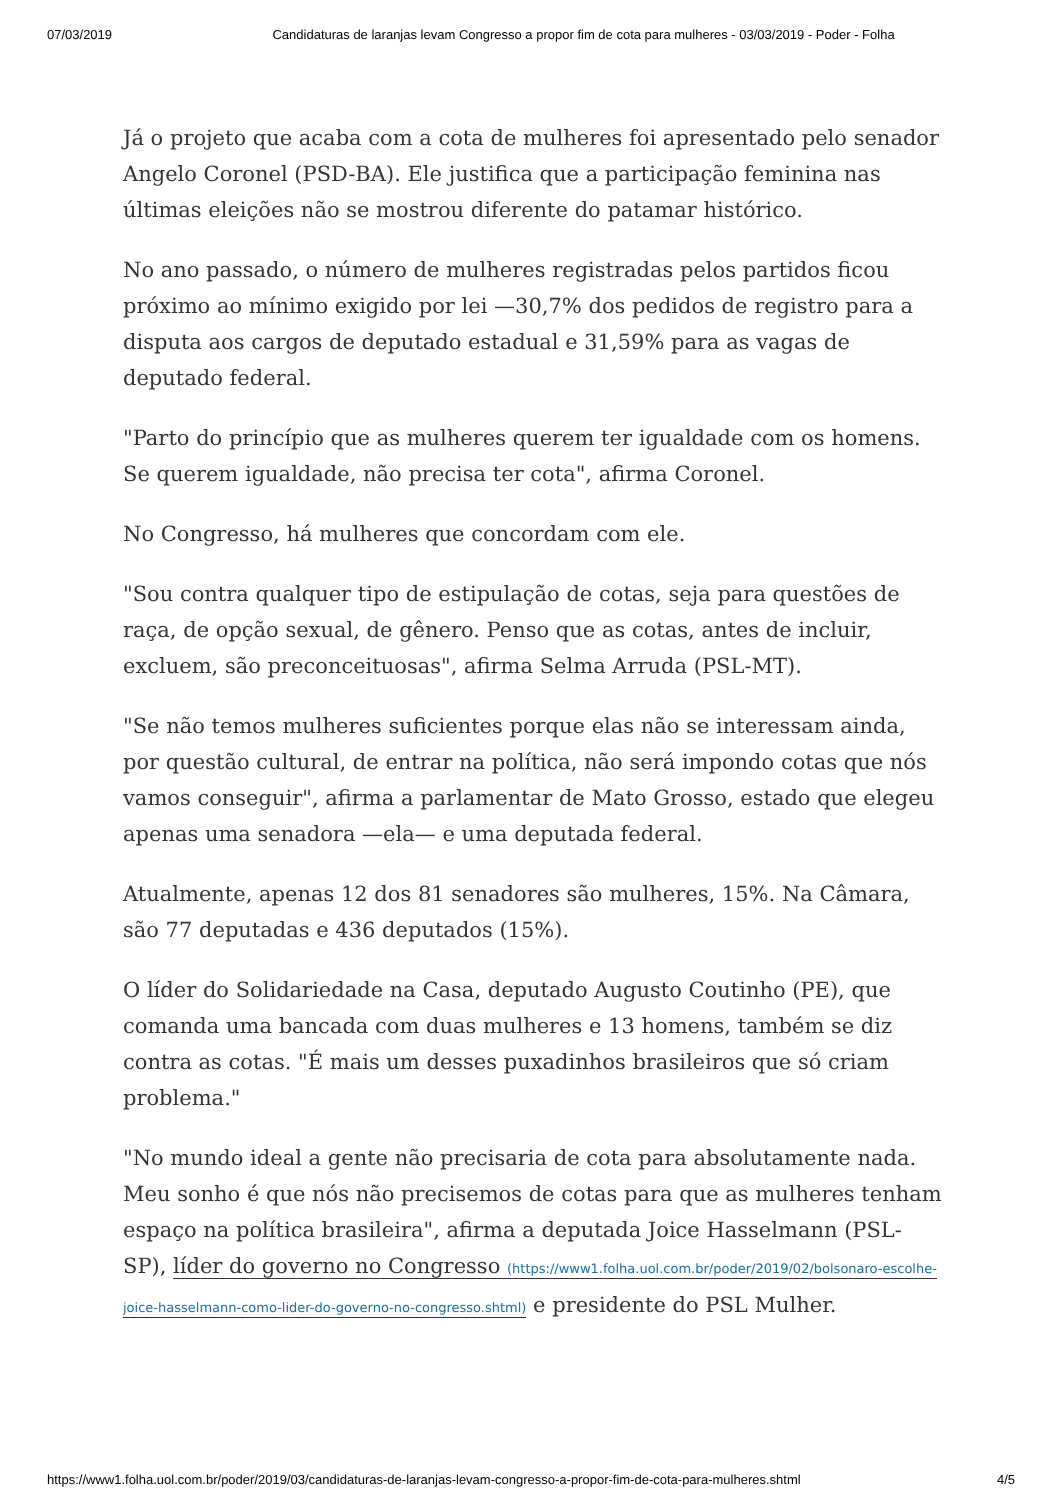07/03/2019 Candidaturas de laranjas levam Congresso a propor fim de cota para mulheres - 03/03/2019 - Poder - Folha
Já o projeto que acaba com a cota de mulheres foi apresentado pelo senador Angelo Coronel (PSD-BA). Ele justifica que a participação feminina nas últimas eleições não se mostrou diferente do patamar histórico.
No ano passado, o número de mulheres registradas pelos partidos ficou próximo ao mínimo exigido por lei —30,7% dos pedidos de registro para a disputa aos cargos de deputado estadual e 31,59% para as vagas de deputado federal.
"Parto do princípio que as mulheres querem ter igualdade com os homens. Se querem igualdade, não precisa ter cota", afirma Coronel.
No Congresso, há mulheres que concordam com ele.
"Sou contra qualquer tipo de estipulação de cotas, seja para questões de raça, de opção sexual, de gênero. Penso que as cotas, antes de incluir, excluem, são preconceituosas", afirma Selma Arruda (PSL-MT).
"Se não temos mulheres suficientes porque elas não se interessam ainda, por questão cultural, de entrar na política, não será impondo cotas que nós vamos conseguir", afirma a parlamentar de Mato Grosso, estado que elegeu apenas uma senadora —ela— e uma deputada federal.
Atualmente, apenas 12 dos 81 senadores são mulheres, 15%. Na Câmara, são 77 deputadas e 436 deputados (15%).
O líder do Solidariedade na Casa, deputado Augusto Coutinho (PE), que comanda uma bancada com duas mulheres e 13 homens, também se diz contra as cotas. "É mais um desses puxadinhos brasileiros que só criam problema."
"No mundo ideal a gente não precisaria de cota para absolutamente nada. Meu sonho é que nós não precisemos de cotas para que as mulheres tenham espaço na política brasileira", afirma a deputada Joice Hasselmann (PSL-SP), líder do governo no Congresso (https://www1.folha.uol.com.br/poder/2019/02/bolsonaro-escolhe-joice-hasselmann-como-lider-do-governo-no-congresso.shtml) e presidente do PSL Mulher.
https://www1.folha.uol.com.br/poder/2019/03/candidaturas-de-laranjas-levam-congresso-a-propor-fim-de-cota-para-mulheres.shtml 4/5